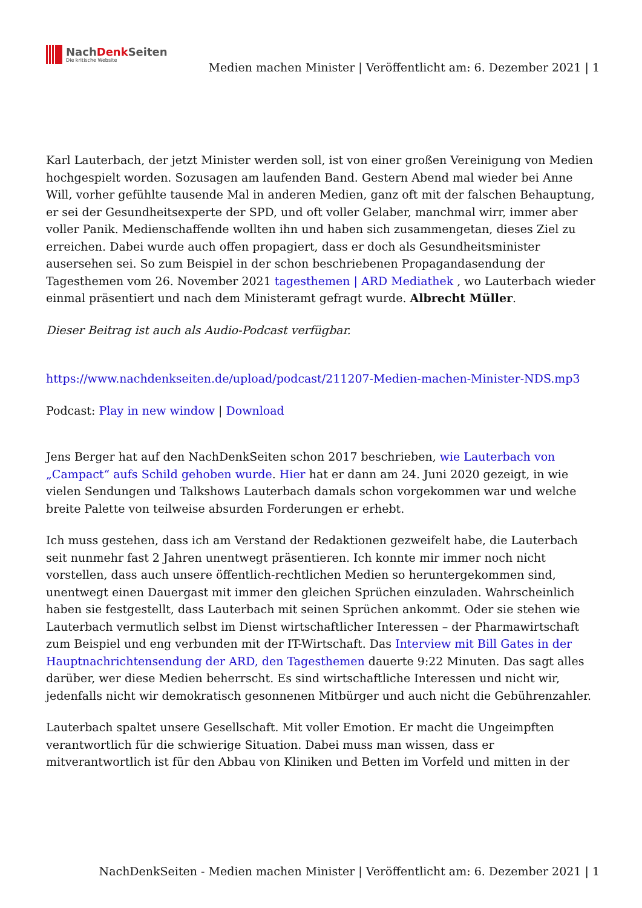NachDenk Seiten
Die kritische Website
Medien machen Minister | Veröffentlicht am: 6. Dezember 2021 | 1
Karl Lauterbach, der jetzt Minister werden soll, ist von einer großen Vereinigung von Medien hochgespielt worden. Sozusagen am laufenden Band. Gestern Abend mal wieder bei Anne Will, vorher gefühlte tausende Mal in anderen Medien, ganz oft mit der falschen Behauptung, er sei der Gesundheitsexperte der SPD, und oft voller Gelaber, manchmal wirr, immer aber voller Panik. Medienschaffende wollten ihn und haben sich zusammengetan, dieses Ziel zu erreichen. Dabei wurde auch offen propagiert, dass er doch als Gesundheitsminister ausersehen sei. So zum Beispiel in der schon beschriebenen Propagandasendung der Tagesthemen vom 26. November 2021 tagesthemen | ARD Mediathek , wo Lauterbach wieder einmal präsentiert und nach dem Ministeramt gefragt wurde. Albrecht Müller.
Dieser Beitrag ist auch als Audio-Podcast verfügbar.
https://www.nachdenkseiten.de/upload/podcast/211207-Medien-machen-Minister-NDS.mp3
Podcast: Play in new window | Download
Jens Berger hat auf den NachDenkSeiten schon 2017 beschrieben, wie Lauterbach von „Campact“ aufs Schild gehoben wurde. Hier hat er dann am 24. Juni 2020 gezeigt, in wie vielen Sendungen und Talkshows Lauterbach damals schon vorgekommen war und welche breite Palette von teilweise absurden Forderungen er erhebt.
Ich muss gestehen, dass ich am Verstand der Redaktionen gezweifelt habe, die Lauterbach seit nunmehr fast 2 Jahren unentwegt präsentieren. Ich konnte mir immer noch nicht vorstellen, dass auch unsere öffentlich-rechtlichen Medien so heruntergekommen sind, unentwegt einen Dauergast mit immer den gleichen Sprüchen einzuladen. Wahrscheinlich haben sie festgestellt, dass Lauterbach mit seinen Sprüchen ankommt. Oder sie stehen wie Lauterbach vermutlich selbst im Dienst wirtschaftlicher Interessen – der Pharmawirtschaft zum Beispiel und eng verbunden mit der IT-Wirtschaft. Das Interview mit Bill Gates in der Hauptnachrichtensendung der ARD, den Tagesthemen dauerte 9:22 Minuten. Das sagt alles darüber, wer diese Medien beherrscht. Es sind wirtschaftliche Interessen und nicht wir, jedenfalls nicht wir demokratisch gesonnenen Mitbürger und auch nicht die Gebührenzahler.
Lauterbach spaltet unsere Gesellschaft. Mit voller Emotion. Er macht die Ungeimpften verantwortlich für die schwierige Situation. Dabei muss man wissen, dass er mitverantwortlich ist für den Abbau von Kliniken und Betten im Vorfeld und mitten in der
NachDenkSeiten - Medien machen Minister | Veröffentlicht am: 6. Dezember 2021 | 1